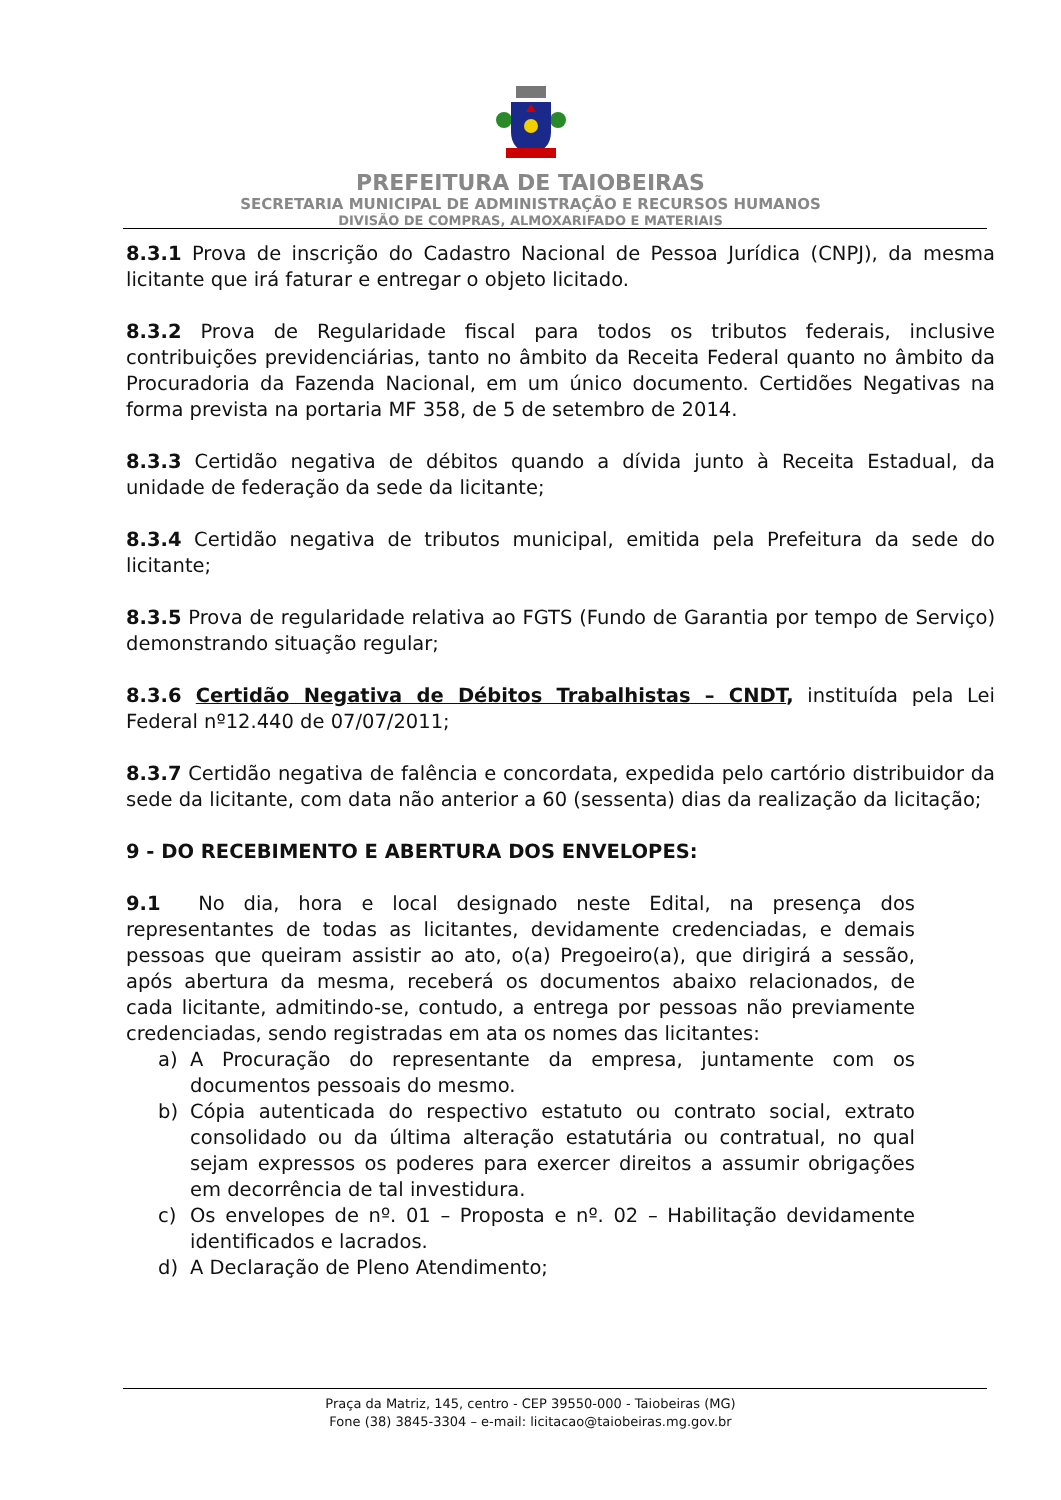PREFEITURA DE TAIOBEIRAS
SECRETARIA MUNICIPAL DE ADMINISTRAÇÃO E RECURSOS HUMANOS
DIVISÃO DE COMPRAS, ALMOXARIFADO E MATERIAIS
8.3.1 Prova de inscrição do Cadastro Nacional de Pessoa Jurídica (CNPJ), da mesma licitante que irá faturar e entregar o objeto licitado.
8.3.2 Prova de Regularidade fiscal para todos os tributos federais, inclusive contribuições previdenciárias, tanto no âmbito da Receita Federal quanto no âmbito da Procuradoria da Fazenda Nacional, em um único documento. Certidões Negativas na forma prevista na portaria MF 358, de 5 de setembro de 2014.
8.3.3 Certidão negativa de débitos quando a dívida junto à Receita Estadual, da unidade de federação da sede da licitante;
8.3.4 Certidão negativa de tributos municipal, emitida pela Prefeitura da sede do licitante;
8.3.5 Prova de regularidade relativa ao FGTS (Fundo de Garantia por tempo de Serviço) demonstrando situação regular;
8.3.6 Certidão Negativa de Débitos Trabalhistas – CNDT, instituída pela Lei Federal nº12.440 de 07/07/2011;
8.3.7 Certidão negativa de falência e concordata, expedida pelo cartório distribuidor da sede da licitante, com data não anterior a 60 (sessenta) dias da realização da licitação;
9 - DO RECEBIMENTO E ABERTURA DOS ENVELOPES:
9.1 No dia, hora e local designado neste Edital, na presença dos representantes de todas as licitantes, devidamente credenciadas, e demais pessoas que queiram assistir ao ato, o(a) Pregoeiro(a), que dirigirá a sessão, após abertura da mesma, receberá os documentos abaixo relacionados, de cada licitante, admitindo-se, contudo, a entrega por pessoas não previamente credenciadas, sendo registradas em ata os nomes das licitantes:
a) A Procuração do representante da empresa, juntamente com os documentos pessoais do mesmo.
b) Cópia autenticada do respectivo estatuto ou contrato social, extrato consolidado ou da última alteração estatutária ou contratual, no qual sejam expressos os poderes para exercer direitos a assumir obrigações em decorrência de tal investidura.
c) Os envelopes de nº. 01 – Proposta e nº. 02 – Habilitação devidamente identificados e lacrados.
d) A Declaração de Pleno Atendimento;
Praça da Matriz, 145, centro - CEP 39550-000 - Taiobeiras (MG)
Fone (38) 3845-3304 – e-mail: licitacao@taiobeiras.mg.gov.br